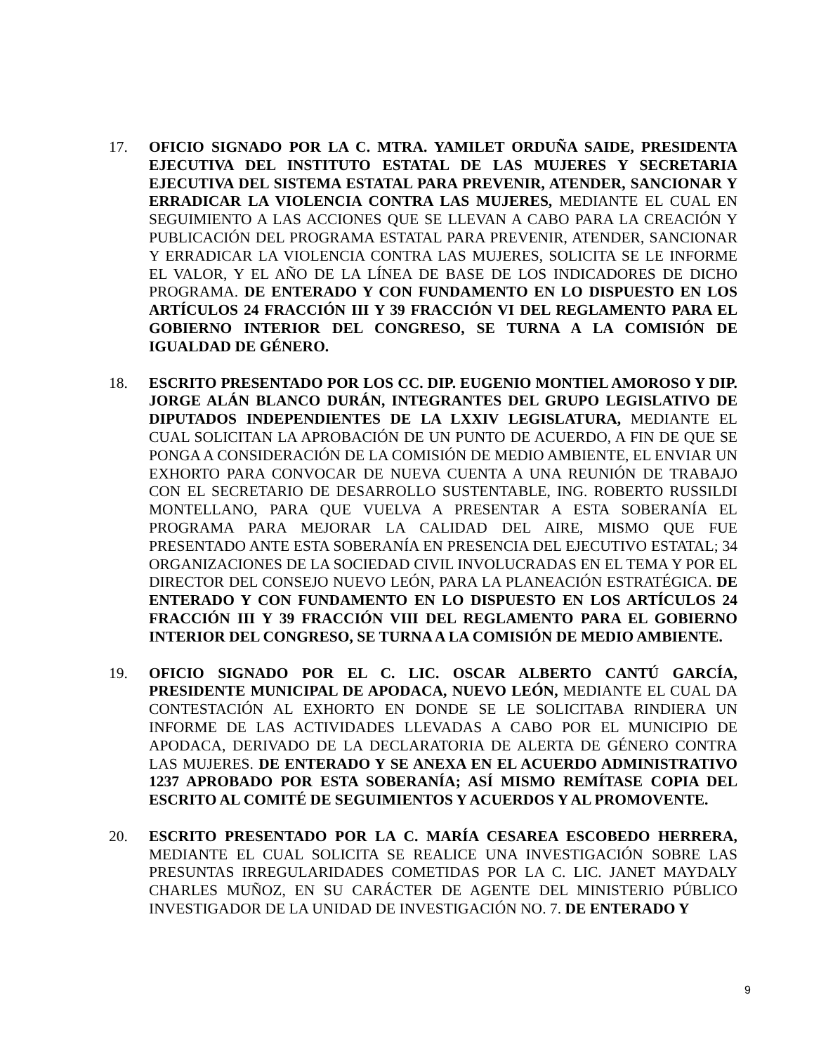17. OFICIO SIGNADO POR LA C. MTRA. YAMILET ORDUÑA SAIDE, PRESIDENTA EJECUTIVA DEL INSTITUTO ESTATAL DE LAS MUJERES Y SECRETARIA EJECUTIVA DEL SISTEMA ESTATAL PARA PREVENIR, ATENDER, SANCIONAR Y ERRADICAR LA VIOLENCIA CONTRA LAS MUJERES, MEDIANTE EL CUAL EN SEGUIMIENTO A LAS ACCIONES QUE SE LLEVAN A CABO PARA LA CREACIÓN Y PUBLICACIÓN DEL PROGRAMA ESTATAL PARA PREVENIR, ATENDER, SANCIONAR Y ERRADICAR LA VIOLENCIA CONTRA LAS MUJERES, SOLICITA SE LE INFORME EL VALOR, Y EL AÑO DE LA LÍNEA DE BASE DE LOS INDICADORES DE DICHO PROGRAMA. DE ENTERADO Y CON FUNDAMENTO EN LO DISPUESTO EN LOS ARTÍCULOS 24 FRACCIÓN III Y 39 FRACCIÓN VI DEL REGLAMENTO PARA EL GOBIERNO INTERIOR DEL CONGRESO, SE TURNA A LA COMISIÓN DE IGUALDAD DE GÉNERO.
18. ESCRITO PRESENTADO POR LOS CC. DIP. EUGENIO MONTIEL AMOROSO Y DIP. JORGE ALÁN BLANCO DURÁN, INTEGRANTES DEL GRUPO LEGISLATIVO DE DIPUTADOS INDEPENDIENTES DE LA LXXIV LEGISLATURA, MEDIANTE EL CUAL SOLICITAN LA APROBACIÓN DE UN PUNTO DE ACUERDO, A FIN DE QUE SE PONGA A CONSIDERACIÓN DE LA COMISIÓN DE MEDIO AMBIENTE, EL ENVIAR UN EXHORTO PARA CONVOCAR DE NUEVA CUENTA A UNA REUNIÓN DE TRABAJO CON EL SECRETARIO DE DESARROLLO SUSTENTABLE, ING. ROBERTO RUSSILDI MONTELLANO, PARA QUE VUELVA A PRESENTAR A ESTA SOBERANÍA EL PROGRAMA PARA MEJORAR LA CALIDAD DEL AIRE, MISMO QUE FUE PRESENTADO ANTE ESTA SOBERANÍA EN PRESENCIA DEL EJECUTIVO ESTATAL; 34 ORGANIZACIONES DE LA SOCIEDAD CIVIL INVOLUCRADAS EN EL TEMA Y POR EL DIRECTOR DEL CONSEJO NUEVO LEÓN, PARA LA PLANEACIÓN ESTRATÉGICA. DE ENTERADO Y CON FUNDAMENTO EN LO DISPUESTO EN LOS ARTÍCULOS 24 FRACCIÓN III Y 39 FRACCIÓN VIII DEL REGLAMENTO PARA EL GOBIERNO INTERIOR DEL CONGRESO, SE TURNA A LA COMISIÓN DE MEDIO AMBIENTE.
19. OFICIO SIGNADO POR EL C. LIC. OSCAR ALBERTO CANTÚ GARCÍA, PRESIDENTE MUNICIPAL DE APODACA, NUEVO LEÓN, MEDIANTE EL CUAL DA CONTESTACIÓN AL EXHORTO EN DONDE SE LE SOLICITABA RINDIERA UN INFORME DE LAS ACTIVIDADES LLEVADAS A CABO POR EL MUNICIPIO DE APODACA, DERIVADO DE LA DECLARATORIA DE ALERTA DE GÉNERO CONTRA LAS MUJERES. DE ENTERADO Y SE ANEXA EN EL ACUERDO ADMINISTRATIVO 1237 APROBADO POR ESTA SOBERANÍA; ASÍ MISMO REMÍTASE COPIA DEL ESCRITO AL COMITÉ DE SEGUIMIENTOS Y ACUERDOS Y AL PROMOVENTE.
20. ESCRITO PRESENTADO POR LA C. MARÍA CESAREA ESCOBEDO HERRERA, MEDIANTE EL CUAL SOLICITA SE REALICE UNA INVESTIGACIÓN SOBRE LAS PRESUNTAS IRREGULARIDADES COMETIDAS POR LA C. LIC. JANET MAYDALY CHARLES MUÑOZ, EN SU CARÁCTER DE AGENTE DEL MINISTERIO PÚBLICO INVESTIGADOR DE LA UNIDAD DE INVESTIGACIÓN NO. 7. DE ENTERADO Y
9